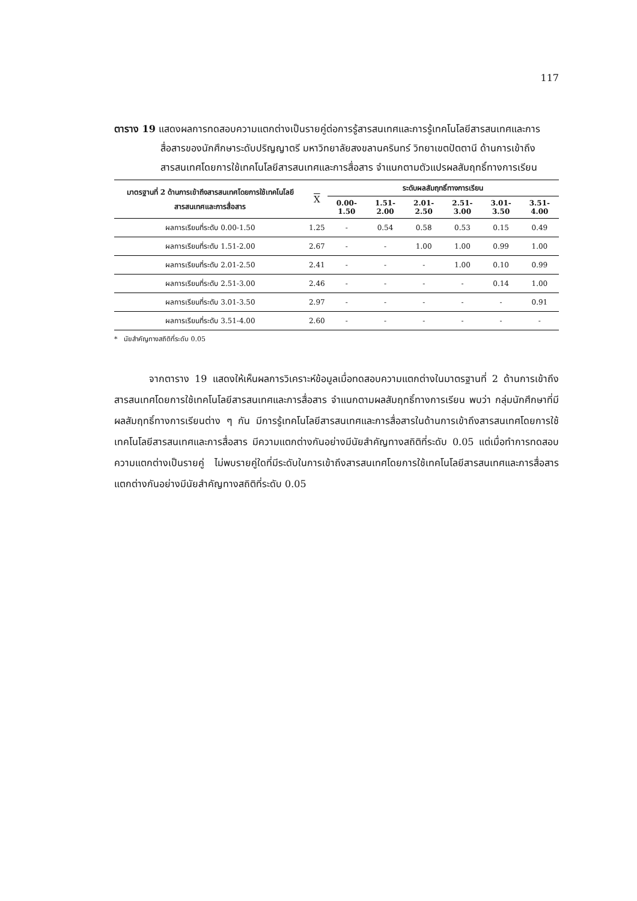117
ตาราง 19 แสดงผลการทดสอบความแตกต่างเป็นรายคู่ต่อการรู้สารสนเทศและการรู้เทคโนโลยีสารสนเทศและการสื่อสารของนักศึกษาระดับปริญญาตรี มหาวิทยาลัยสงขลานครินทร์ วิทยาเขตปัตตานี ด้านการเข้าถึงสารสนเทศโดยการใช้เทคโนโลยีสารสนเทศและการสื่อสาร จำแนกตามตัวแปรผลสัมฤทธิ์ทางการเรียน
| มาตรฐานที่ 2 ด้านการเข้าถึงสารสนเทศโดยการใช้เทคโนโลยีสารสนเทศและการสื่อสาร | X | ระดับผลสัมฤทธิ์ทางการเรียน | | | | | |
| --- | --- | --- | --- | --- | --- | --- | --- |
| | | 0.00-1.50 | 1.51-2.00 | 2.01-2.50 | 2.51-3.00 | 3.01-3.50 | 3.51-4.00 |
| ผลการเรียนที่ระดับ 0.00-1.50 | 1.25 | - | 0.54 | 0.58 | 0.53 | 0.15 | 0.49 |
| ผลการเรียนที่ระดับ 1.51-2.00 | 2.67 | - | - | 1.00 | 1.00 | 0.99 | 1.00 |
| ผลการเรียนที่ระดับ 2.01-2.50 | 2.41 | - | - | - | 1.00 | 0.10 | 0.99 |
| ผลการเรียนที่ระดับ 2.51-3.00 | 2.46 | - | - | - | - | 0.14 | 1.00 |
| ผลการเรียนที่ระดับ 3.01-3.50 | 2.97 | - | - | - | - | - | 0.91 |
| ผลการเรียนที่ระดับ 3.51-4.00 | 2.60 | - | - | - | - | - | - |
* นัยสำคัญทางสถิติที่ระดับ 0.05
จากตาราง 19 แสดงให้เห็นผลการวิเคราะห์ข้อมูลเมื่อทดสอบความแตกต่างในมาตรฐานที่ 2 ด้านการเข้าถึงสารสนเทศโดยการใช้เทคโนโลยีสารสนเทศและการสื่อสาร จำแนกตามผลสัมฤทธิ์ทางการเรียน พบว่า กลุ่มนักศึกษาที่มีผลสัมฤทธิ์ทางการเรียนต่าง ๆ กัน มีการรู้เทคโนโลยีสารสนเทศและการสื่อสารในด้านการเข้าถึงสารสนเทศโดยการใช้เทคโนโลยีสารสนเทศและการสื่อสาร มีความแตกต่างกันอย่างมีนัยสำคัญทางสถิติที่ระดับ 0.05 แต่เมื่อทำการทดสอบความแตกต่างเป็นรายคู่ ไม่พบรายคู่ใดที่มีระดับในการเข้าถึงสารสนเทศโดยการใช้เทคโนโลยีสารสนเทศและการสื่อสาร แตกต่างกันอย่างมีนัยสำคัญทางสถิติที่ระดับ 0.05